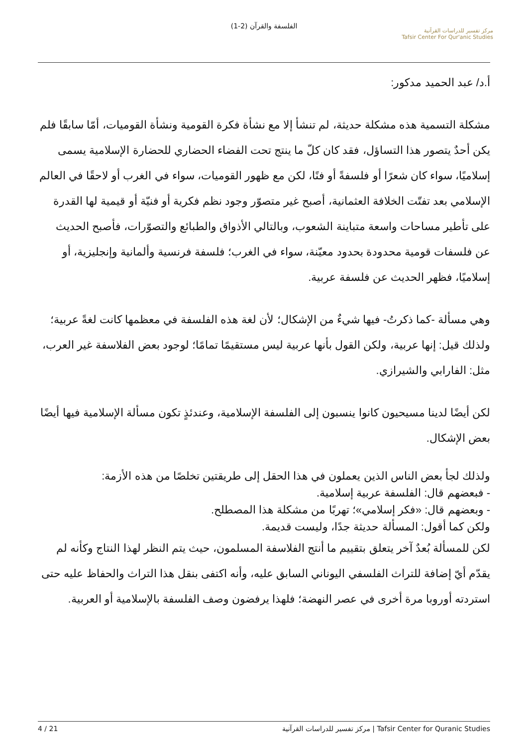الفلسفة والقرآن (2-1)
مركز تفسير للدراسات القرآنية
Tafsir Center For Qur'anic Studies
أ.د/ عبد الحميد مدكور:
مشكلة التسمية هذه مشكلة حديثة، لم تنشأ إلا مع نشأة فكرة القومية ونشأة القوميات، أمّا سابقًا فلم يكن أحدٌ يتصور هذا التساؤل، فقد كان كلّ ما ينتج تحت الفضاء الحضاري للحضارة الإسلامية يسمى إسلاميًا، سواء كان شعرًا أو فلسفةً أو فنًا، لكن مع ظهور القوميات، سواء في الغرب أو لاحقًا في العالم الإسلامي بعد تفتّت الخلافة العثمانية، أصبح غير متصوّر وجود نظم فكرية أو فنيّة أو قيمية لها القدرة على تأطير مساحات واسعة متباينة الشعوب، وبالتالي الأذواق والطبائع والتصوّرات، فأصبح الحديث عن فلسفات قومية محدودة بحدود معيّنة، سواء في الغرب؛ فلسفة فرنسية وألمانية وإنجليزية، أو إسلاميًا، فظهر الحديث عن فلسفة عربية.
وهي مسألة -كما ذكرتُ- فيها شيءٌ من الإشكال؛ لأن لغة هذه الفلسفة في معظمها كانت لغةً عربية؛ ولذلك قيل: إنها عربية، ولكن القول بأنها عربية ليس مستقيمًا تمامًا؛ لوجود بعض الفلاسفة غير العرب، مثل: الفارابي والشيرازي.
لكن أيضًا لدينا مسيحيون كانوا ينسبون إلى الفلسفة الإسلامية، وعندئذٍ تكون مسألة الإسلامية فيها أيضًا بعض الإشكال.
ولذلك لجأ بعض الناس الذين يعملون في هذا الحقل إلى طريقتين تخلصًا من هذه الأزمة:
- فبعضهم قال: الفلسفة عربية إسلامية.
- وبعضهم قال: «فكر إسلامي»؛ تهربًا من مشكلة هذا المصطلح.
ولكن كما أقول: المسألة حديثة جدًا، وليست قديمة.
لكن للمسألة بُعدٌ آخر يتعلق بتقييم ما أنتج الفلاسفة المسلمون، حيث يتم النظر لهذا النتاج وكأنه لم يقدّم أيّ إضافة للتراث الفلسفي اليوناني السابق عليه، وأنه اكتفى بنقل هذا التراث والحفاظ عليه حتى استردته أوروبا مرة أخرى في عصر النهضة؛ فلهذا يرفضون وصف الفلسفة بالإسلامية أو العربية.
4 / 21 مركز تفسير للدراسات القرآنية | Tafsir Center for Quranic Studies